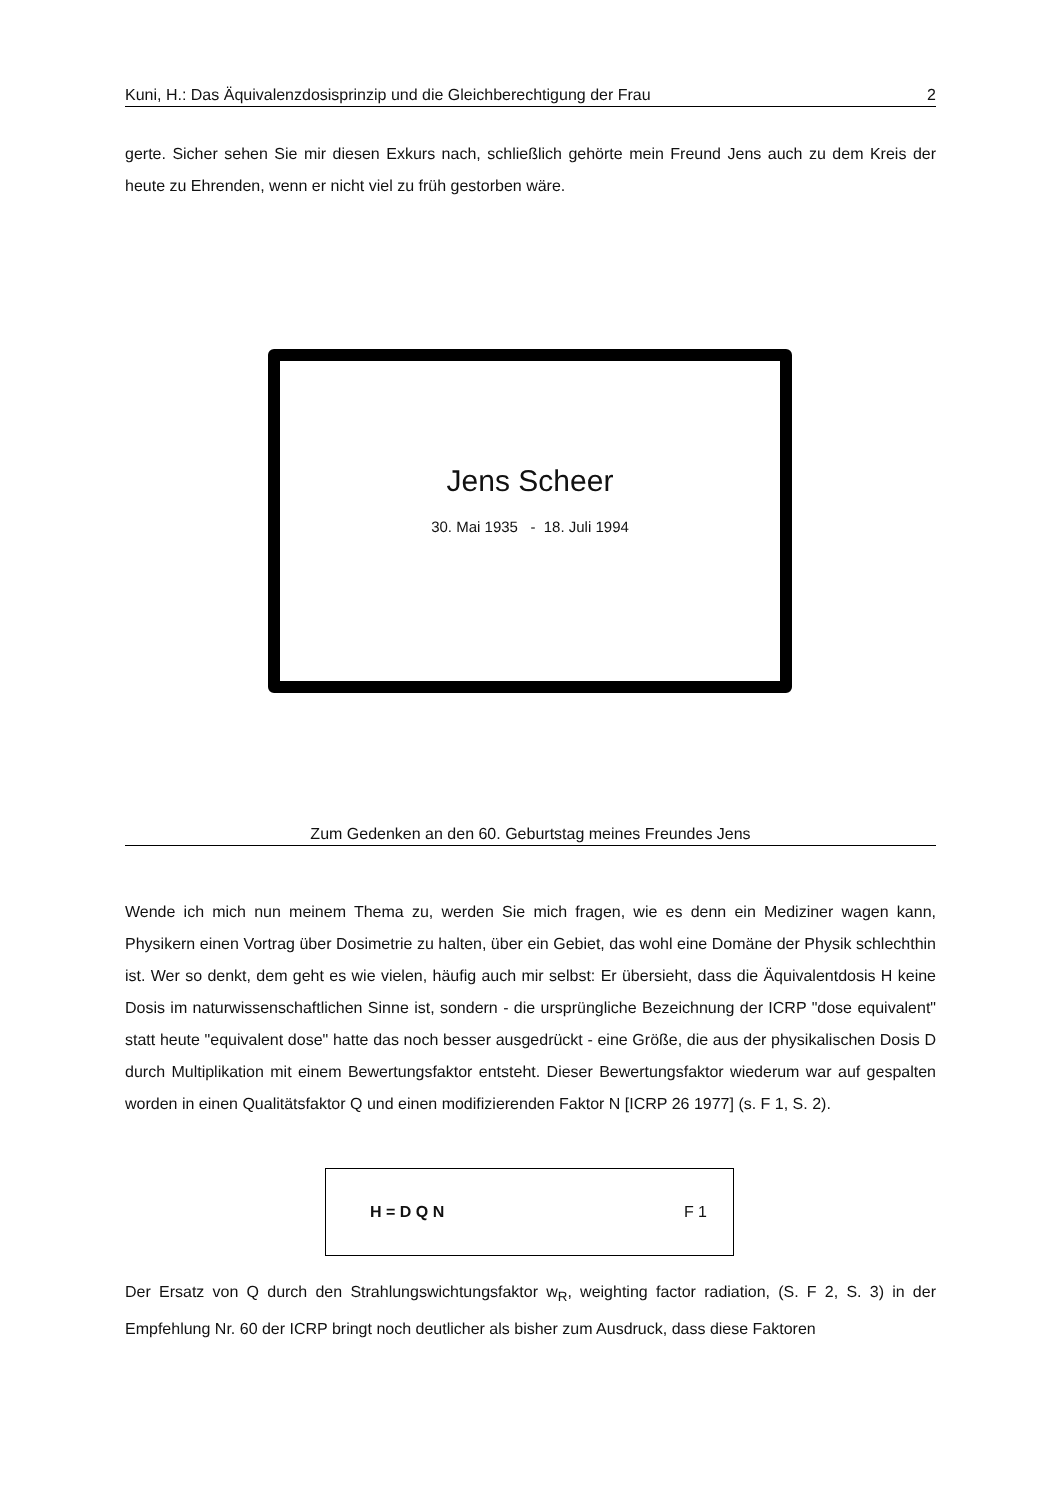Kuni, H.: Das Äquivalenzdosisprinzip und die Gleichberechtigung der Frau 2
gerte. Sicher sehen Sie mir diesen Exkurs nach, schließlich gehörte mein Freund Jens auch zu dem Kreis der heute zu Ehrenden, wenn er nicht viel zu früh gestorben wäre.
Jens Scheer
30. Mai 1935 - 18. Juli 1994
Zum Gedenken an den 60. Geburtstag meines Freundes Jens
Wende ich mich nun meinem Thema zu, werden Sie mich fragen, wie es denn ein Mediziner wagen kann, Physikern einen Vortrag über Dosimetrie zu halten, über ein Gebiet, das wohl eine Domäne der Physik schlechthin ist. Wer so denkt, dem geht es wie vielen, häufig auch mir selbst: Er übersieht, dass die Äquivalentdosis H keine Dosis im naturwissenschaftlichen Sinne ist, sondern - die ursprüngliche Bezeichnung der ICRP "dose equivalent" statt heute "equivalent dose" hatte das noch besser ausgedrückt - eine Größe, die aus der physikalischen Dosis D durch Multiplikation mit einem Bewertungsfaktor entsteht. Dieser Bewertungsfaktor wiederum war auf gespalten worden in einen Qualitätsfaktor Q und einen modifizierenden Faktor N [ICRP 26 1977] (s. F 1, S. 2).
H = D Q N F 1
Der Ersatz von Q durch den Strahlungswichtungsfaktor w<sub>R</sub>, weighting factor radiation, (S. F 2, S. 3) in der Empfehlung Nr. 60 der ICRP bringt noch deutlicher als bisher zum Ausdruck, dass diese Faktoren